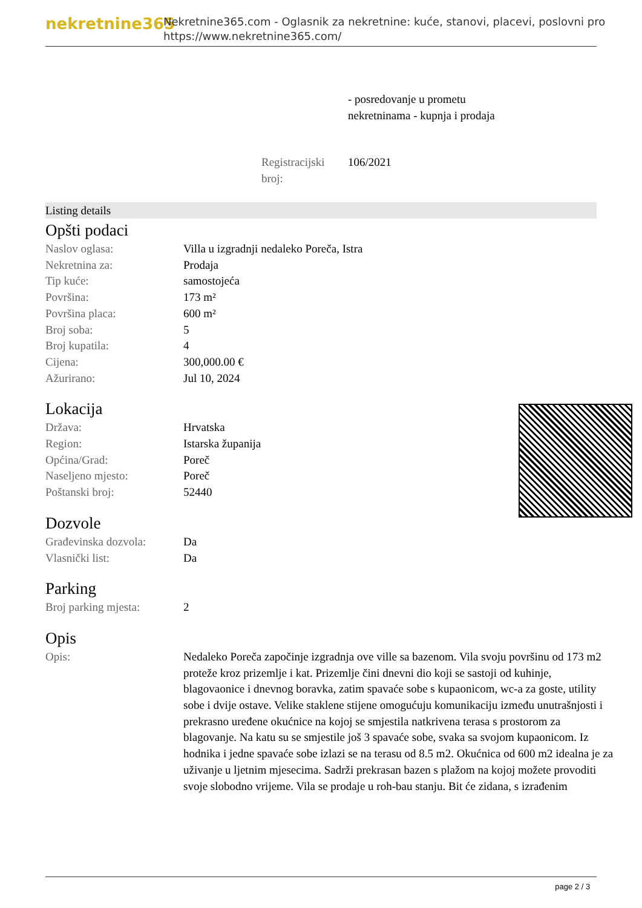nekretnine365
Nekretnine365.com - Oglasnik za nekretnine: kuće, stanovi, placevi, poslovni pro
https://www.nekretnine365.com/
- posredovanje u prometu
nekretninama - kupnja i prodaja
Registracijski broj:
106/2021
Listing details
Opšti podaci
| Naslov oglasa: | Villa u izgradnji nedaleko Poreča, Istra |
| Nekretnina za: | Prodaja |
| Tip kuće: | samostojeća |
| Površina: | 173 m² |
| Površina placa: | 600 m² |
| Broj soba: | 5 |
| Broj kupatila: | 4 |
| Cijena: | 300,000.00 € |
| Ažurirano: | Jul 10, 2024 |
Lokacija
| Država: | Hrvatska |
| Region: | Istarska županija |
| Općina/Grad: | Poreč |
| Naseljeno mjesto: | Poreč |
| Poštanski broj: | 52440 |
Dozvole
| Građevinska dozvola: | Da |
| Vlasnički list: | Da |
Parking
| Broj parking mjesta: | 2 |
Opis
| Opis: | Nedaleko Poreča započinje izgradnja ove ville sa bazenom. Vila svoju površinu od 173 m2 proteže kroz prizemlje i kat. Prizemlje čini dnevni dio koji se sastoji od kuhinje, blagovaonice i dnevnog boravka, zatim spavaće sobe s kupaonicom, wc-a za goste, utility sobe i dvije ostave. Velike staklene stijene omogućuju komunikaciju između unutrašnjosti i prekrasno uređene okućnice na kojoj se smjestila natkrivena terasa s prostorom za blagovanje. Na katu su se smjestile još 3 spavaće sobe, svaka sa svojom kupaonicom. Iz hodnika i jedne spavaće sobe izlazi se na terasu od 8.5 m2. Okućnica od 600 m2 idealna je za uživanje u ljetnim mjesecima. Sadrži prekrasan bazen s plažom na kojoj možete provoditi svoje slobodno vrijeme. Vila se prodaje u roh-bau stanju. Bit će zidana, s izrađenim |
page 2 / 3